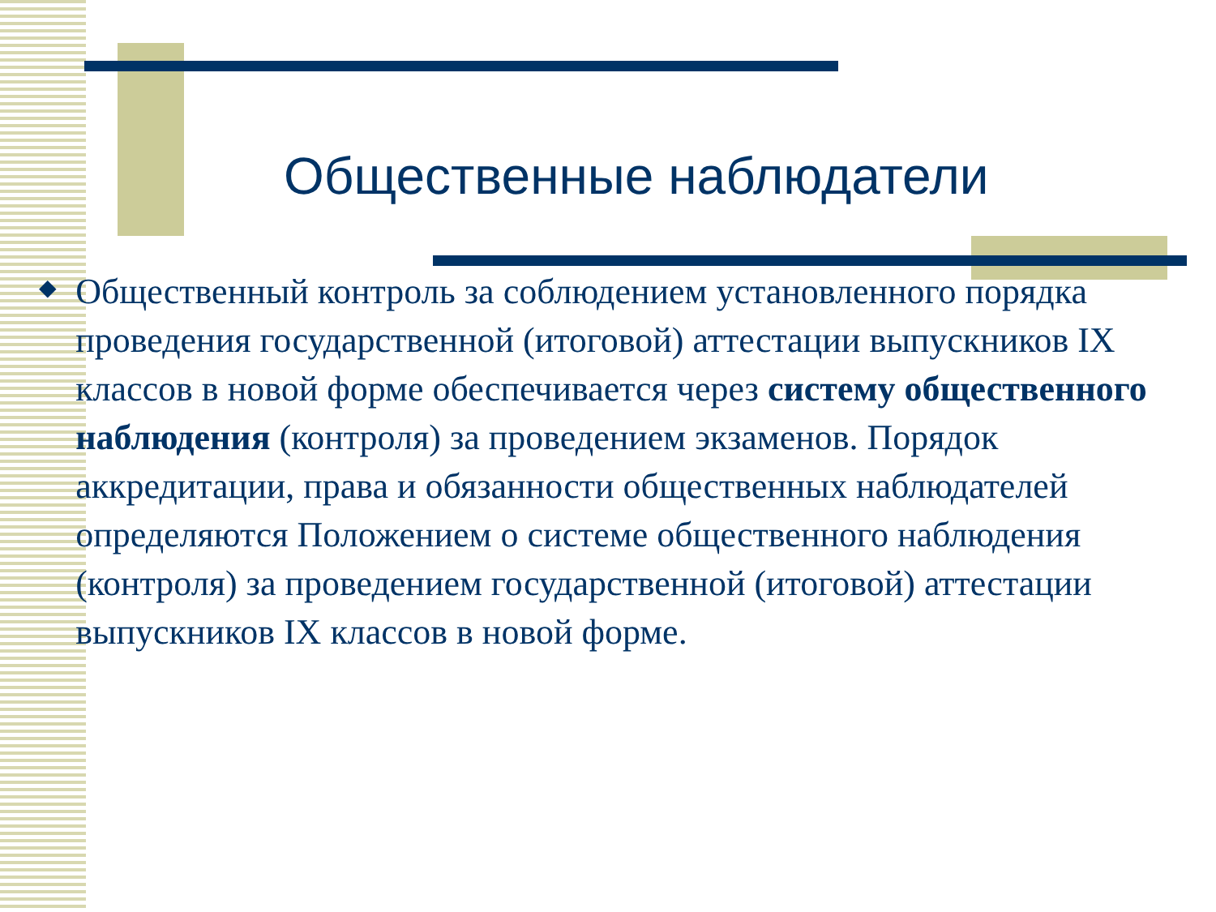Общественные наблюдатели
◆
Общественный контроль за соблюдением установленного порядка проведения государственной (итоговой) аттестации выпускников IX классов в новой форме обеспечивается через систему общественного наблюдения (контроля) за проведением экзаменов. Порядок аккредитации, права и обязанности общественных наблюдателей определяются Положением о системе общественного наблюдения (контроля) за проведением государственной (итоговой) аттестации выпускников IX классов в новой форме.